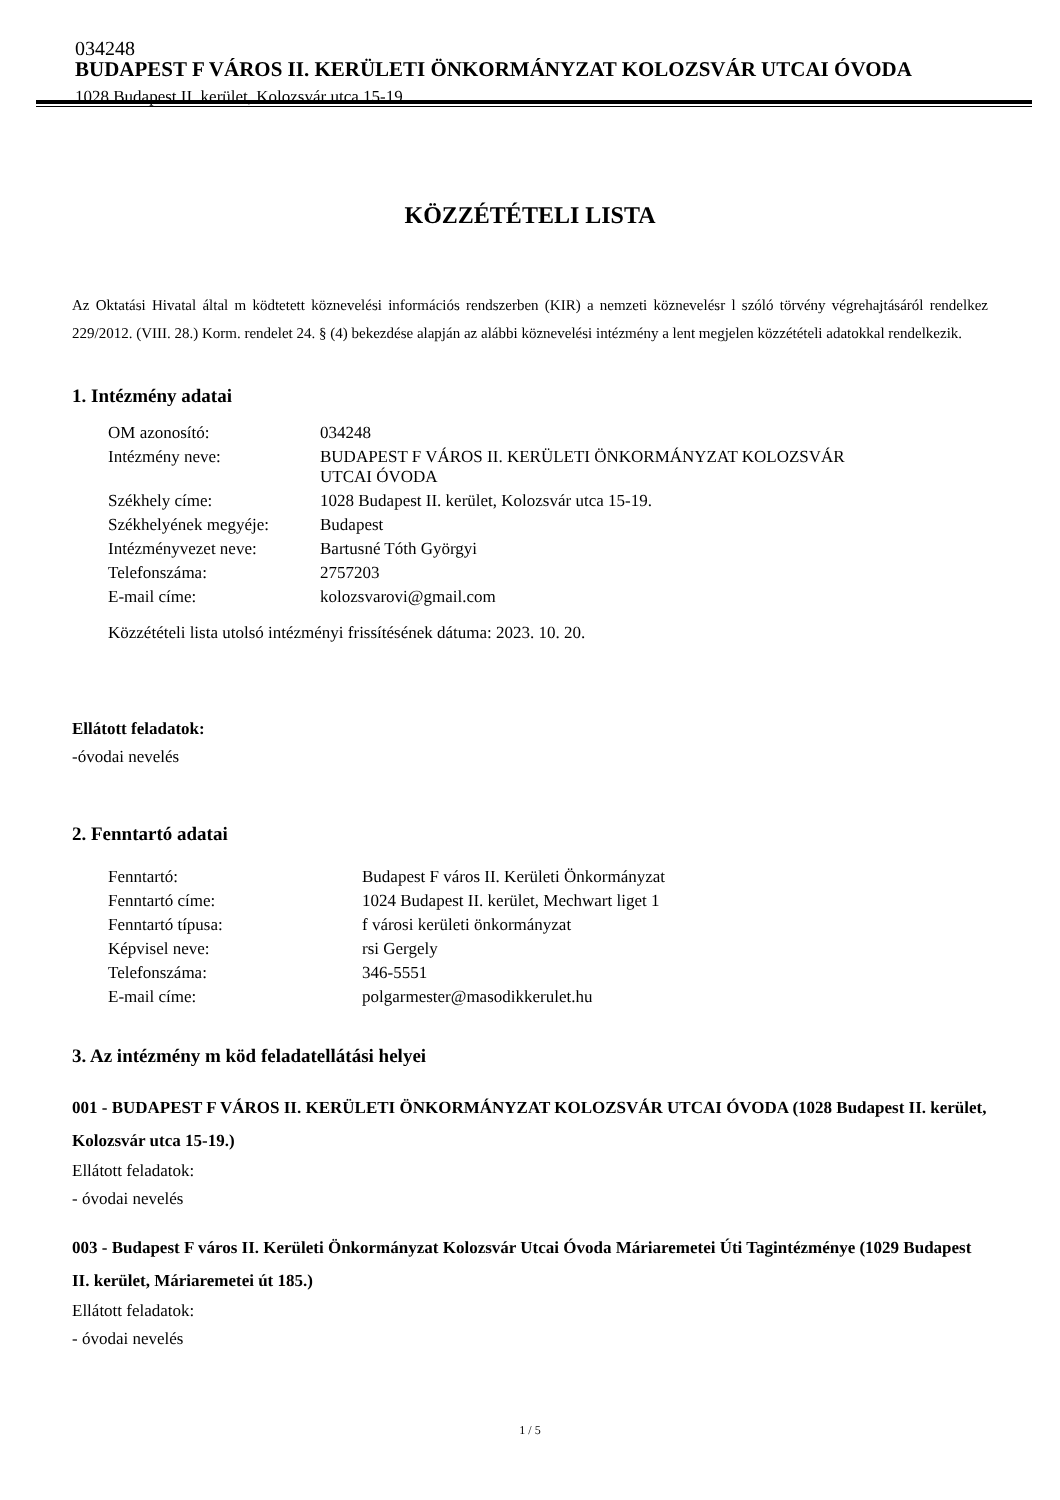034248
BUDAPEST F VÁROS II. KERÜLETI ÖNKORMÁNYZAT KOLOZSVÁR UTCAI ÓVODA
1028 Budapest II. kerület, Kolozsvár utca 15-19.
KÖZZÉTÉTELI LISTA
Az Oktatási Hivatal által m ködtetett köznevelési információs rendszerben (KIR) a nemzeti köznevelésr l szóló törvény végrehajtásáról rendelkez 229/2012. (VIII. 28.) Korm. rendelet 24. § (4) bekezdése alapján az alábbi köznevelési intézmény a lent megjelen közzétételi adatokkal rendelkezik.
1. Intézmény adatai
| OM azonosító: | 034248 |
| Intézmény neve: | BUDAPEST F VÁROS II. KERÜLETI ÖNKORMÁNYZAT KOLOZSVÁR UTCAI ÓVODA |
| Székhely címe: | 1028 Budapest II. kerület, Kolozsvár utca 15-19. |
| Székhelyének megyéje: | Budapest |
| Intézményvezet neve: | Bartusné Tóth Györgyi |
| Telefonszáma: | 2757203 |
| E-mail címe: | kolozsvarovi@gmail.com |
Közzétételi lista utolsó intézményi frissítésének dátuma: 2023. 10. 20.
Ellátott feladatok:
-óvodai nevelés
2. Fenntartó adatai
| Fenntartó: | Budapest F város II. Kerületi Önkormányzat |
| Fenntartó címe: | 1024 Budapest II. kerület, Mechwart liget 1 |
| Fenntartó típusa: | f városi kerületi önkormányzat |
| Képvisel neve: | rsi Gergely |
| Telefonszáma: | 346-5551 |
| E-mail címe: | polgarmester@masodikkerulet.hu |
3. Az intézmény m köd feladatellátási helyei
001 - BUDAPEST F VÁROS II. KERÜLETI ÖNKORMÁNYZAT KOLOZSVÁR UTCAI ÓVODA (1028 Budapest II. kerület, Kolozsvár utca 15-19.)
Ellátott feladatok:
- óvodai nevelés
003 - Budapest F város II. Kerületi Önkormányzat Kolozsvár Utcai Óvoda Máriaremetei Úti Tagintézménye (1029 Budapest II. kerület, Máriaremetei út 185.)
Ellátott feladatok:
- óvodai nevelés
1 / 5